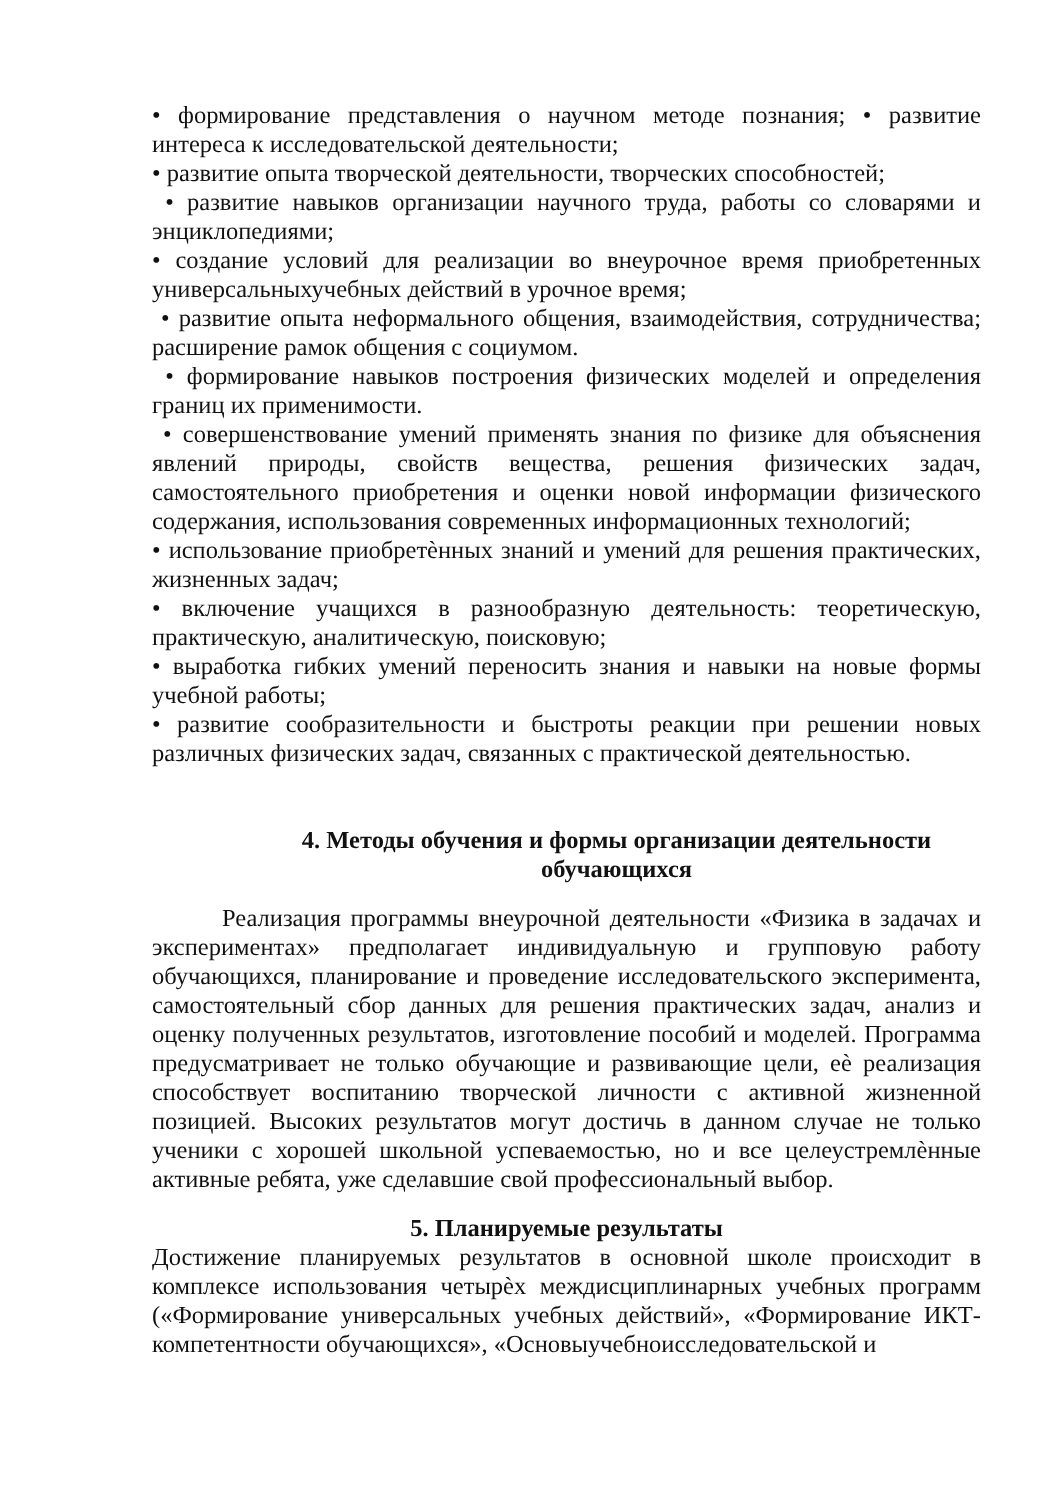• формирование представления о научном методе познания; • развитие интереса к исследовательской деятельности;
• развитие опыта творческой деятельности, творческих способностей;
• развитие навыков организации научного труда, работы со словарями и энциклопедиями;
• создание условий для реализации во внеурочное время приобретенных универсальныхучебных действий в урочное время;
• развитие опыта неформального общения, взаимодействия, сотрудничества; расширение рамок общения с социумом.
• формирование навыков построения физических моделей и определения границ их применимости.
• совершенствование умений применять знания по физике для объяснения явлений природы, свойств вещества, решения физических задач, самостоятельного приобретения и оценки новой информации физического содержания, использования современных информационных технологий;
• использование приобретѐнных знаний и умений для решения практических, жизненных задач;
• включение учащихся в разнообразную деятельность: теоретическую, практическую, аналитическую, поисковую;
• выработка гибких умений переносить знания и навыки на новые формы учебной работы;
• развитие сообразительности и быстроты реакции при решении новых различных физических задач, связанных с практической деятельностью.
4. Методы обучения и формы организации деятельности обучающихся
Реализация программы внеурочной деятельности «Физика в задачах и экспериментах» предполагает индивидуальную и групповую работу обучающихся, планирование и проведение исследовательского эксперимента, самостоятельный сбор данных для решения практических задач, анализ и оценку полученных результатов, изготовление пособий и моделей. Программа предусматривает не только обучающие и развивающие цели, еѐ реализация способствует воспитанию творческой личности с активной жизненной позицией. Высоких результатов могут достичь в данном случае не только ученики с хорошей школьной успеваемостью, но и все целеустремлѐнные активные ребята, уже сделавшие свой профессиональный выбор.
5. Планируемые результаты
Достижение планируемых результатов в основной школе происходит в комплексе использования четырѐх междисциплинарных учебных программ («Формирование универсальных учебных действий», «Формирование ИКТ-компетентности обучающихся», «Основыучебноисследовательской и